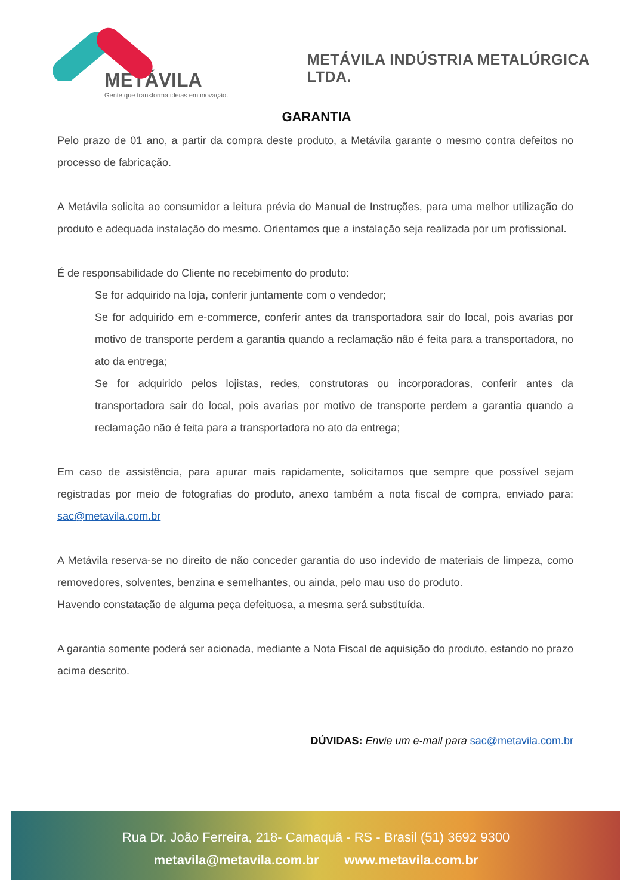METÁVILA
Gente que transforma ideias em inovação.
METÁVILA INDÚSTRIA METALÚRGICA LTDA.
GARANTIA
Pelo prazo de 01 ano, a partir da compra deste produto, a Metávila garante o mesmo contra defeitos no processo de fabricação.
A Metávila solicita ao consumidor a leitura prévia do Manual de Instruções, para uma melhor utilização do produto e adequada instalação do mesmo. Orientamos que a instalação seja realizada por um profissional.
É de responsabilidade do Cliente no recebimento do produto:
Se for adquirido na loja, conferir juntamente com o vendedor;
Se for adquirido em e-commerce, conferir antes da transportadora sair do local, pois avarias por motivo de transporte perdem a garantia quando a reclamação não é feita para a transportadora, no ato da entrega;
Se for adquirido pelos lojistas, redes, construtoras ou incorporadoras, conferir antes da transportadora sair do local, pois avarias por motivo de transporte perdem a garantia quando a reclamação não é feita para a transportadora no ato da entrega;
Em caso de assistência, para apurar mais rapidamente, solicitamos que sempre que possível sejam registradas por meio de fotografias do produto, anexo também a nota fiscal de compra, enviado para: sac@metavila.com.br
A Metávila reserva-se no direito de não conceder garantia do uso indevido de materiais de limpeza, como removedores, solventes, benzina e semelhantes, ou ainda, pelo mau uso do produto.
Havendo constatação de alguma peça defeituosa, a mesma será substituída.
A garantia somente poderá ser acionada, mediante a Nota Fiscal de aquisição do produto, estando no prazo acima descrito.
DÚVIDAS: Envie um e-mail para sac@metavila.com.br
Rua Dr. João Ferreira, 218- Camaquã - RS - Brasil (51) 3692 9300
metavila@metavila.com.br www.metavila.com.br